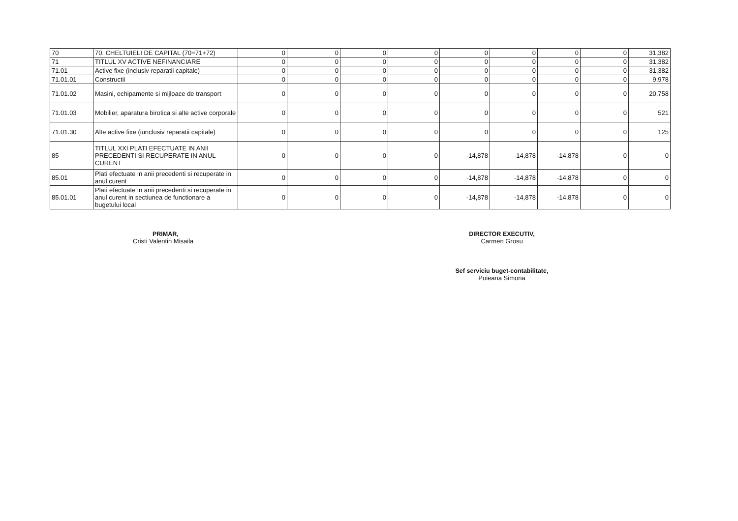| 70 | 70. CHELTUIELI DE CAPITAL (70=71+72) | 0 | 0 | 0 | 0 | 0 | 0 | 0 | 0 | 31,382 |
| 71 | TITLUL XV ACTIVE NEFINANCIARE | 0 | 0 | 0 | 0 | 0 | 0 | 0 | 0 | 31,382 |
| 71.01 | Active fixe (inclusiv reparatii capitale) | 0 | 0 | 0 | 0 | 0 | 0 | 0 | 0 | 31,382 |
| 71.01.01 | Constructii | 0 | 0 | 0 | 0 | 0 | 0 | 0 | 0 | 9,978 |
| 71.01.02 | Masini, echipamente si mijloace de transport | 0 | 0 | 0 | 0 | 0 | 0 | 0 | 0 | 20,758 |
| 71.01.03 | Mobilier, aparatura birotica si alte active corporale | 0 | 0 | 0 | 0 | 0 | 0 | 0 | 0 | 521 |
| 71.01.30 | Alte active fixe (iunclusiv reparatii capitale) | 0 | 0 | 0 | 0 | 0 | 0 | 0 | 0 | 125 |
| 85 | TITLUL XXI PLATI EFECTUATE IN ANII PRECEDENTI SI RECUPERATE IN ANUL CURENT | 0 | 0 | 0 | 0 | -14,878 | -14,878 | -14,878 | 0 | 0 |
| 85.01 | Plati efectuate in anii precedenti si recuperate in anul curent | 0 | 0 | 0 | 0 | -14,878 | -14,878 | -14,878 | 0 | 0 |
| 85.01.01 | Plati efectuate in anii precedenti si recuperate in anul curent in sectiunea de functionare a bugetului local | 0 | 0 | 0 | 0 | -14,878 | -14,878 | -14,878 | 0 | 0 |
PRIMAR,
Cristi Valentin Misaila
DIRECTOR EXECUTIV,
Carmen Grosu
Sef serviciu buget-contabilitate,
Poieana Simona